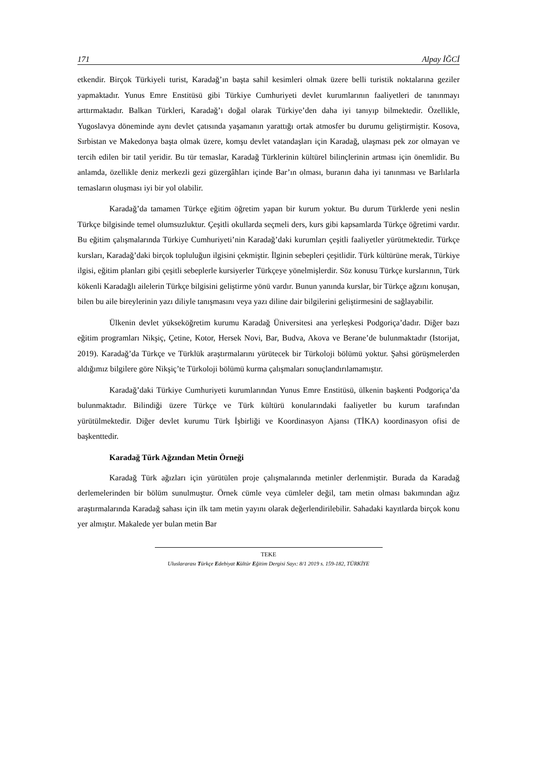171 Alpay İĞCİ
etkendir. Birçok Türkiyeli turist, Karadağ’ın başta sahil kesimleri olmak üzere belli turistik noktalarına geziler yapmaktadır. Yunus Emre Enstitüsü gibi Türkiye Cumhuriyeti devlet kurumlarının faaliyetleri de tanınmayı arttırmaktadır. Balkan Türkleri, Karadağ’ı doğal olarak Türkiye’den daha iyi tanıyıp bilmektedir. Özellikle, Yugoslavya döneminde aynı devlet çatısında yaşamanın yarattığı ortak atmosfer bu durumu geliştirmiştir. Kosova, Sırbistan ve Makedonya başta olmak üzere, komşu devlet vatandaşları için Karadağ, ulaşması pek zor olmayan ve tercih edilen bir tatil yeridir. Bu tür temaslar, Karadağ Türklerinin kültürel bilinçlerinin artması için önemlidir. Bu anlamda, özellikle deniz merkezli gezi güzergâhları içinde Bar’ın olması, buranın daha iyi tanınması ve Barlılarla temasların oluşması iyi bir yol olabilir.
Karadağ’da tamamen Türkçe eğitim öğretim yapan bir kurum yoktur. Bu durum Türklerde yeni neslin Türkçe bilgisinde temel olumsuzluktur. Çeşitli okullarda seçmeli ders, kurs gibi kapsamlarda Türkçe öğretimi vardır. Bu eğitim çalışmalarında Türkiye Cumhuriyeti’nin Karadağ’daki kurumları çeşitli faaliyetler yürütmektedir. Türkçe kursları, Karadağ’daki birçok topluluğun ilgisini çekmiştir. İlginin sebepleri çeşitlidir. Türk kültürüne merak, Türkiye ilgisi, eğitim planları gibi çeşitli sebeplerle kursiyerler Türkçeye yönelmişlerdir. Söz konusu Türkçe kurslarının, Türk kökenli Karadağlı ailelerin Türkçe bilgisini geliştirme yönü vardır. Bunun yanında kurslar, bir Türkçe ağzını konuşan, bilen bu aile bireylerinin yazı diliyle tanışmasını veya yazı diline dair bilgilerini geliştirmesini de sağlayabilir.
Ülkenin devlet yükseköğretim kurumu Karadağ Üniversitesi ana yerleşkesi Podgoriça’dadır. Diğer bazı eğitim programları Nikşiç, Çetine, Kotor, Hersek Novi, Bar, Budva, Akova ve Berane’de bulunmaktadır (Istorijat, 2019). Karadağ’da Türkçe ve Türklük araştırmalarını yürütecek bir Türkoloji bölümü yoktur. Şahsi görüşmelerden aldığımız bilgilere göre Nikşiç’te Türkoloji bölümü kurma çalışmaları sonuçlandırılamamıştır.
Karadağ’daki Türkiye Cumhuriyeti kurumlarından Yunus Emre Enstitüsü, ülkenin başkenti Podgoriça’da bulunmaktadır. Bilindiği üzere Türkçe ve Türk kültürü konularındaki faaliyetler bu kurum tarafından yürütülmektedir. Diğer devlet kurumu Türk İşbirliği ve Koordinasyon Ajansı (TİKA) koordinasyon ofisi de başkenttedir.
Karadağ Türk Ağzından Metin Örneği
Karadağ Türk ağızları için yürütülen proje çalışmalarında metinler derlenmiştir. Burada da Karadağ derlemelerinden bir bölüm sunulmuştur. Örnek cümle veya cümleler değil, tam metin olması bakımından ağız araştırmalarında Karadağ sahası için ilk tam metin yayını olarak değerlendirilebilir. Sahadaki kayıtlarda birçok konu yer almıştır. Makalede yer bulan metin Bar
TEKE
Uluslararası Türkçe Edebiyat Kültür Eğitim Dergisi Sayı: 8/1 2019 s. 159-182, TÜRKİYE